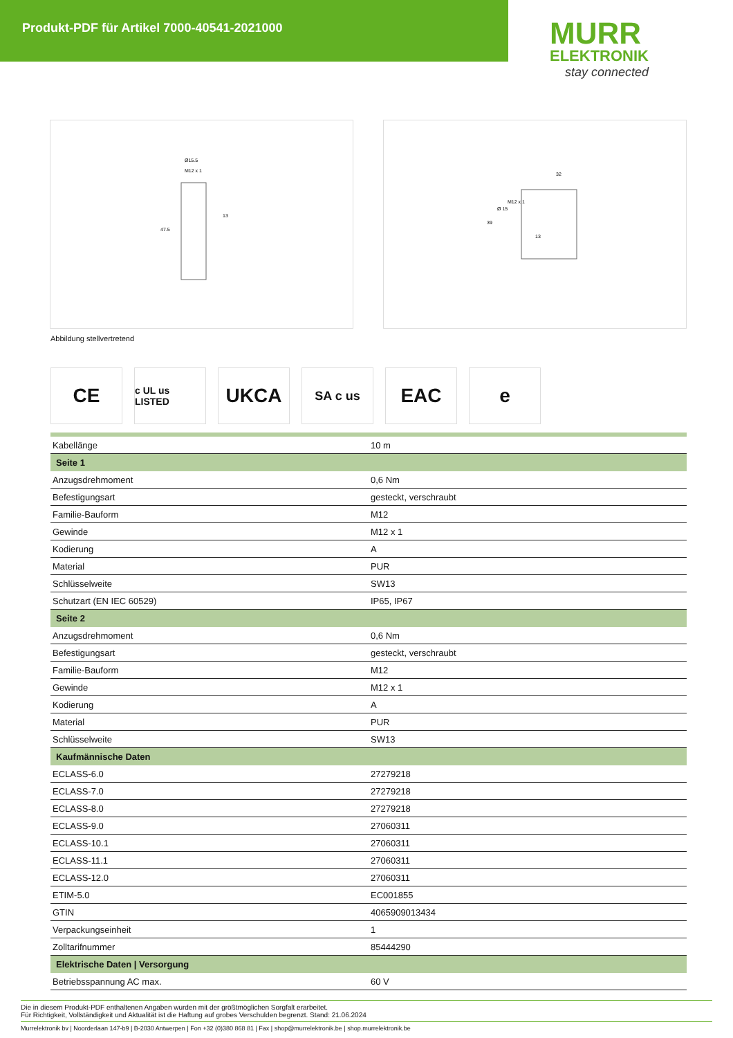Produkt-PDF für Artikel 7000-40541-2021000
MURR
ELEKTRONIK
stay connected
Ø15.5
M12 x 1
13
47.5
32
39
Ø 15
M12 x 1
13
Abbildung stellvertretend
CE
c UL us LISTED
UKCA
SA c us
EAC e
| Kabellänge | 10 m |
| Seite 1 | |
| Anzugsdrehmoment | 0,6 Nm |
| Befestigungsart | gesteckt, verschraubt |
| Familie-Bauform | M12 |
| Gewinde | M12 x 1 |
| Kodierung | A |
| Material | PUR |
| Schlüsselweite | SW13 |
| Schutzart (EN IEC 60529) | IP65, IP67 |
| Seite 2 | |
| Anzugsdrehmoment | 0,6 Nm |
| Befestigungsart | gesteckt, verschraubt |
| Familie-Bauform | M12 |
| Gewinde | M12 x 1 |
| Kodierung | A |
| Material | PUR |
| Schlüsselweite | SW13 |
| Kaufmännische Daten | |
| ECLASS-6.0 | 27279218 |
| ECLASS-7.0 | 27279218 |
| ECLASS-8.0 | 27279218 |
| ECLASS-9.0 | 27060311 |
| ECLASS-10.1 | 27060311 |
| ECLASS-11.1 | 27060311 |
| ECLASS-12.0 | 27060311 |
| ETIM-5.0 | EC001855 |
| GTIN | 4065909013434 |
| Verpackungseinheit | 1 |
| Zolltarifnummer | 85444290 |
| Elektrische Daten / Versorgung | |
| Betriebsspannung AC max. | 60 V |
Die in diesem Produkt-PDF enthaltenen Angaben wurden mit der größtmöglichen Sorgfalt erarbeitet.
Für Richtigkeit, Vollständigkeit und Aktualität ist die Haftung auf grobes Verschulden begrenzt. Stand: 21.06.2024
Murrelektronik bv | Noorderlaan 147-b9 | B-2030 Antwerpen | Fon +32 (0)380 868 81 | Fax | shop@murrelektronik.be | shop.murrelektronik.be